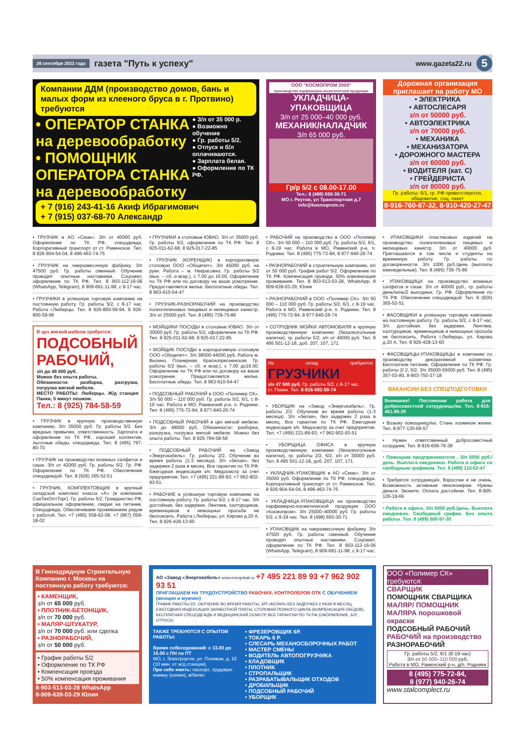26 сентября 2022 года газета "Путь к успеху" www.gazeta22.ru 5
Компании ДДМ (производство домов, бань и малых форм из клееного бруса в г. Протвино) требуются
• ОПЕРАТОР СТАНКА на деревообработку
• ПОМОЩНИК ОПЕРАТОРА СТАНКА на деревообработку
● З/п от 35 000 р.
● Возможно обучение
● Гр. работы 5/2.
● Отпуск и б/л оплачиваются.
● Зарплата белая.
● Оформление по ТК РФ.
+ 7 (916) 243-41-16 Акиф Ибрагимович
+ 7 (915) 037-68-70 Александр
ООО "КОСМОПРОМ 2000"
производство парфюмерно-косметической продукции
УКЛАДЧИЦА-УПАКОВЩИЦА
З/п от 25 000–40 000 руб.
МЕХАНИК/НАЛАДЧИК
З/п 65 000 руб.
Гр/р 5/2 с 08.00-17.00
Тел.: 8 (498) 650-30-71
МО г. Реутов, ул Транспортная д.7
info@kosmoprom.ru
Дорожная организация приглашает на работу МО
• ЭЛЕКТРИКА
• АВТОСЛЕСАРЯ
з/п от 50000 руб.
• АВТОЭЛЕКТРИКА
з/п от 70000 руб.
• МЕХАНИКА
• МЕХАНИЗАТОРА
• ДОРОЖНОГО МАСТЕРА
з/п от 60000 руб.
• ВОДИТЕЛЯ (кат. С)
• ГРЕЙДЕРИСТА
з/п от 80000 руб.
Гр. работы: 6/1, гр. РФ приветствуется, общежитие, соц. пакет
8-916-760-87-32, 8-910-420-27-47
• ГРУЗЧИК в АО «Смак». З/п от 40000 руб. Оформление по ТК РФ, спецодежда. Корпоративный транспорт от ст. Раменское. Тел. 8 926-904-54-04, 8 496-463-74-75
• ГРУЗЧИК на чаеразвесочную фабрику. З/п 47500 руб. Гр. работы сменный. Обучение проводят опытные наставники. Соцпакет, оформление по ТК РФ. Тел. 8 903-112-16-06 (WhatsApp, Telegram), 8 909-691-11-98, с 9-17 час.
• ГРУЗЧИКИ в успешную торговую компанию на постоянную работу. Гр. работы 5/2, с 8-17 час. Работа г.Люберцы. Тел. 8 926-800-59-94, 8 926-800-59-96
В цех мягкой мебели требуется:
ПОДСОБНЫЙ РАБОЧИЙ,
з/п до 48 000 руб.
Можно без опыта работы.
Обязанности: разборка, разгрузка, погрузка мягкой мебели.
МЕСТО РАБОТЫ: Люберцы. Ж/д станция Панки, 5 минут пешком.
Тел.: 8 (925) 784-58-59
• ГРУЗЧИК в крупную производственную компанию. З/п 35000 руб. Гр. работы 5/2. Без вредных привычек, ответственность. Зарплата и оформление по ТК РФ, хороший коллектив, льготные обеды, спецодежда. Тел. 8 (495) 797-80-70
• ГРУЗЧИК на производство влажных салфеток и саше. З/п от 42000 руб. Гр. работы 5/2. Гр. РФ. Оформление по ТК РФ. Обеспечение спецодеждой. Тел. 8 (926) 365-52-51
• ГРУЗЧИК, КОМПЛЕКТОВЩИК в крупный складской комплекс класса «А» (в компанию СанТехОптТорг). Гр. работы 5/2. Гражданство РФ, официальное оформление, скидки на питание. Спецодежда, Обеспечиваем проживанием рядом с работой. Тел. +7 (495) 558-62-08, +7 (967) 059-18-02
• ГРУЗЧИКИ в столовые ЮВАО. З/п от 35000 руб. Гр. работы 5/2, оформление по ТК РФ. Тел. 8 925-011-62-68, 8 925-017-22-85
• ГРУЗЧИК (КОРЕНЩИК) в корпоративную столовую ООО «Общепит». З/п 45000 руб. на руки. Работа – м. Некрасовка. Гр. работы 5/2 (вых. – сб. и вскр.), с 7.00 до 16.00. Оформление по ТК РФ или по договору на ваше усмотрение. Предоставляется жилье. Бесплатные обеды. Тел. 8 963-610-54-47
• ГРУЗЧИК-РАЗНОРАБОЧИЙ на производство полиэтиленовых пищевых и непищевых канистр. З/п от 25000 руб. Тел. 8 (495) 739-75-86
• МОЙЩИКИ ПОСУДЫ в столовые ЮВАО. З/п от 30000 руб. Гр. работы 5/2, оформление по ТК РФ. Тел. 8 925-011-62-68, 8 925-017-22-85
• МОЙЩИК ПОСУДЫ в корпоративную столовую ООО «Общепит». З/п 38000-44000 руб. Работа м. Выхино, Планерная, Краснопресненская. Гр. работы 5/2 (вых. – сб. и вскр.), с 7.00 до16.00. Оформление по ТК РФ или по договору на ваше усмотрение. Предоставляется жилье. Бесплатные обеды. Тел. 8 963-610-54-47
• ПОДСОБНЫЙ РАБОЧИЙ в ООО «Полимер СК». З/п 50 000 – 110 000 руб. Гр. работы 5/2, 6/1, с 8-19 час. Работа в МО, Раменский р-н, п. Родники. Тел. 8 (495) 775-72-84, 8 977-940-26-74
• ПОДСОБНЫЙ РАБОЧИЙ в цех мягкой мебели. З/п до 48000 руб. Обязанности: разборка, разгрузка, погрузка мягкой мебели. Можно без опыта работы. Тел. 8 925-784-58-59
• ПОДСОБНЫЙ РАБОЧИЙ на «Завод «Энергокабель». Гр. работы 2/2. Обучение во время работы (1-3 месяца). З/п «белая», без задержек 2 раза в месяц. Все гарантии по ТК РФ. Ежегодная индексация з/п. Медосмотр за счет предприятия. Тел. +7 (495) 221-89-93; +7 962-902-93-51
• РАБОЧИЕ в успешную торговую компанию на постоянную работу. Гр. работы 5/2, с 8-17 час. З/п достойная, без задержек. Лентяев, халтурщиков, временщиков и немощных просьба не беспокоить. Работа г.Люберцы, ул. Кирова д.20 А. Тел. 8 926-428-13-60
• РАБОЧИЙ на производство в ООО «Полимер СК». З/п 50 000 – 110 000 руб. Гр. работы 5/2, 6/1, с 8-19 час. Работа в МО, Раменский р-н, п. Родники. Тел. 8 (495) 775-72-84, 8 977-940-26-74
• РАЗНОРАБОЧИЙ в строительную компанию, з/п от 50 000 руб. График работ 5/2. Оформление по ТК РФ. Компенсация проезда. 50% компенсация проживания. Тел. 8 903-513-03-28, WhatsApp, 8 909-639-03-29, Юлия
• РАЗНОРАБОЧИЙ в ООО «Полимер СК». З/п 50 000 – 110 000 руб. Гр. работы 5/2, 6/1, с 8-19 час. Работа в МО, Раменский р-н, п. Родники. Тел. 8 (495) 775-72-84, 8 977-940-26-74
• СОТРУДНИК МОЙКИ АВТОМОБИЛЯ в крупную производственную компанию (безалкогольные напитки), гр. работы 5/2, з/п от 46000 руб. Тел. 8 495 501-12-18, доб. 207, 107, 171
На склад требуются: ГРУЗЧИКИ
з/п 47 500 руб. Гр. работы 5/2, с 8-17 час.
ст. Панки. Тел. 8-916-693-59-74
• УБОРЩИК на «Завод «Энергокабель». Гр. работы 2/2. Обучение во время работы (1-3 месяца). З/п «белая», без задержек 2 раза в месяц. Все гарантии по ТК РФ. Ежегодная индексация з/п. Медосмотр за счет предприятия. Тел. +7 (495) 221-89-93; +7 962-902-93-51
• УБОРЩИЦА ОФИСА в крупную производственную компанию (безалкогольные напитки), гр. работы 2/2, 5/2, з/п от 30000 руб. Тел. 8 495 501-12-18, доб. 207, 107, 171
• УКЛАДЧИК-УПАКОВЩИК в АО «Смак». З/п от 35000 руб. Оформление по ТК РФ, спецодежда. Корпоративный транспорт от ст. Раменское. Тел. 8 926-904-54-04, 8 496-463-74-75
• УКЛАДЧИЦА-УПАКОВЩИЦА на производство парфюмерно-косметической продукции ООО «Космопром». З/п 25000–40000 руб. Гр. работы 5/2, с 9-18 час. Тел. 8 (498) 650-30-71
• УПАКОВЩИК на чаеразвесочную фабрику. З/п 47500 руб. Гр. работы сменный. Обучение проводят опытные наставники. Соцпакет, оформление по ТК РФ. Тел. 8 903-112-16-06 (WhatsApp, Telegram), 8 909-691-11-98, с 9-17 час.
• УПАКОВЩИКИ пластиковых изделий на производство полиэтиленовых пищевых и непищевых канистр. З/п от 40000 руб. Приглашаются в том числе и студенты на временную работу. Гр. работы по договоренности. З/п 1000 руб./день (выплаты еженедельные). Тел. 8 (495) 739-75-86
• УПАКОВЩИЦА на производство влажных салфеток и саше. З/п от 40000 руб., гр. работы день/ночь/2 выходных. Гр. РФ. Оформление по ТК РФ. Обеспечение спецодеждой. Тел. 8 (926) 365-52-51
• ФАСОВЩИКИ в успешную торговую компанию на постоянную работу. Гр. работы 5/2, с 8-17 час. З/п достойная, без задержек. Лентяев, халтурщиков, временщиков и немощных просьба не беспокоить. Работа г.Люберцы, ул. Кирова д.20 А. Тел. 8 926-428-13-60
• ФАСОВЩИЦЫ-УПАКОВЩИЦЫ в компанию по производству декоративной косметики. Бесплатное питание. Оформление по ТК РФ. Гр. работы 2/ 2, 5/2. З/п 35000-55000 руб. Тел. 8 (495) 357-03-80, 8-903-750-37-18
ВАКАНСИИ БЕЗ СПЕЦПОДГОТОВКИ
Внимание! Постоянная работа для добросовестной сотрудницы/ка. Тел. 8-916-461-85-26
• Возьму помощницу/ка. Стань хозяином жизни. Тел. 8-977-130-69-57
• Нужен ответственный добросовестный сотрудник. Тел. 8-916-606-76-38
• Помощник предпринимателя . З/п 5000 руб./день. Выплата ежедневно. Работа в офисе со свободным графиком. Тел. 8 (499) 110-52-47
• Требуется сотрудница/к. Взрослая и не очень. Возможность активным пенсионерам. Нужны деньги. Звоните. Оплата достойная. Тел. 8-905-126-19-66
• Работа в офисе. З/п 5000 руб./день. Выплата ежедневно. Свободный график. Без опыта работы. Тел. 8 (499) 500-97-30
В Генподрядную Строительную Компанию г. Москвы на постоянную работу требуются:
• КАМЕНЩИК,
з/п от 65 000 руб.
• ПЛОТНИК-БЕТОНЩИК,
з/п от 70 000 руб.
• МАЛЯР-ШТУКАТУР,
з/п от 70 000 руб. или сделка
• РАЗНОРАБОЧИЙ,
з/п от 50 000 руб.
• График работы 5/2
• Оформление по ТК РФ
• Компенсация проезда
• 50% компенсация проживания
8-903-513-03-28 WhatsApp
8-909-639-03-29 Юлия
АО «Завод «Энергокабель» www.energokab.ru +7 495 221 89 93 +7 962 902 93 51
ПРИГЛАШАЕМ НА ТРУДОУСТРОЙСТВО РАБОЧИХ, КОНТРОЛЕРОВ ОТК С ОБУЧЕНИЕМ (женщин и мужчин)
ГРАФИК РАБОТЫ:2/2, ОБУЧЕНИЕ ВО ВРЕМЯ РАБОТЫ, З/П «БЕЛАЯ» БЕЗ ЗАДЕРЖЕК 2 РАЗА В МЕСЯЦ, ЕЖЕГОДНАЯ ИНДЕКСАЦИЯ ЗАРАБОТНОЙ ПЛАТЫ, СТОЛОВАЯ ПОЛНОГО ЦИКЛА (КОМПЕНСАЦИЯ ОБЕДОВ), БЕСПЛАТНАЯ СПЕЦОДЕЖДА И МЕДИЦИНСКИЙ ОСМОТР, ВСЕ ГАРАНТИИ ПО ТК РФ (ОФОРМЛЕНИЕ, Б/Л, ОТПУСК)
ТАКЖЕ ТРЕБУЮТСЯ С ОПЫТОМ РАБОТЫ:
Время собеседований: с 13.00 до 16.00 с ПН по ПТ
МО, г. Электроугли, ул. Полевая, д. 10 (10 мин. от ж/д станции).
При себе иметь: паспорт, трудовую книжку (копию), в/билет
• ФРЕЗЕРОВЩИК 6Р.
• ТОКАРЬ 6 Р.
• СЛЕСАРЬ МЕХАНОСБОРОЧНЫХ РАБОТ
• МАСТЕР СМЕНЫ
• ВОДИТЕЛЬ АВТОПОГРУЗЧИКА
• КЛАДОВЩИК
• ПЛОТНИК
• СТРОПАЛЬЩИК
• РАЗРАБАТЫВАЛЬЩИК ОТХОДОВ
• ДРОБИЛЬЩИК
• ПОДСОБНЫЙ РАБОЧИЙ
• УБОРЩИК
ООО «Полимер СК» требуются:
СВАРЩИК
ПОМОЩНИК СВАРЩИКА
МАЛЯР/ ПОМОЩНИК МАЛЯРА порошковой окраски
ПОДСОБНЫЙ РАБОЧИЙ
РАБОЧИЙ на производство
РАЗНОРАБОЧИЙ
Гр. работы 5/2, 6/1 (8-19 час)
З/п от 50 000–110 000 руб.
Работа в МО, Раменский р-н, д/п. Родники
8 (495) 775-72-84,
8 (977) 940-26-74
www.stalcomplect.ru